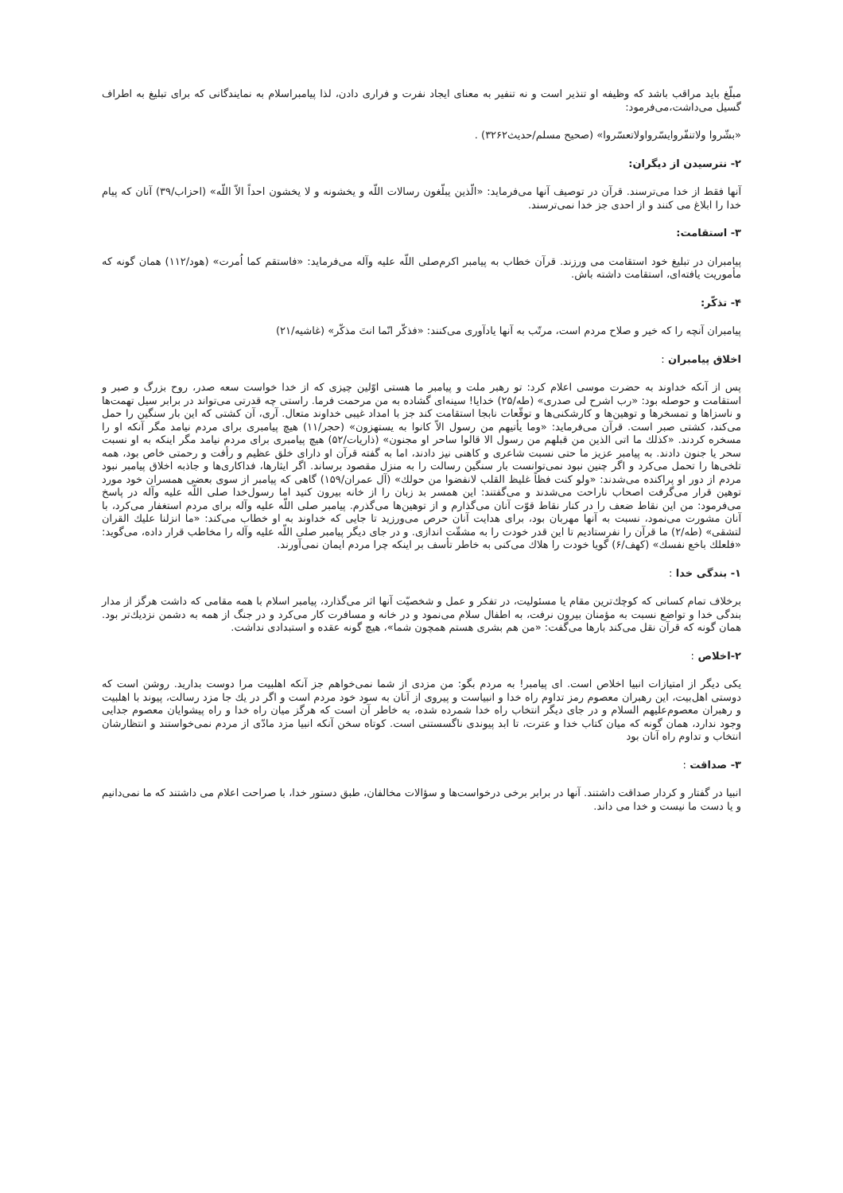مبلّغ باید مراقب باشد که وظیفه او تنذیر است و نه تنفیر به معنای ایجاد نفرت و فراری دادن، لذا پیامبراسلام به نمایندگانی که برای تبلیغ به اطراف گسیل می‌داشت،می‌فرمود:
«بشّروا ولاتنفّروایسّرواولاتعسّروا» (صحیح مسلم/حدیث۳۲۶۲) .
۲- نترسیدن از دیگران:
آنها فقط از خدا می‌ترسند. قرآن در توصیف آنها می‌فرماید: «الّذین یبلّغون رسالات اللّه و یخشونه و لا یخشون احداً الاّ اللّه» (احزاب/۳۹) آنان که پیام خدا را ابلاغ می کنند و از احدی جز خدا نمی‌ترسند.
۳- استقامت:
پیامبران در تبلیغ خود استقامت می ورزند. قرآن خطاب به پیامبر اکرم‌صلی اللّه علیه وآله می‌فرماید: «فاستقم کما اُمرت» (هود/۱۱۲) همان گونه که مأموریت یافته‌ای، استقامت داشته باش.
۴- تذکّر:
پیامبران آنچه را که خیر و صلاح مردم است، مرتّب به آنها یادآوری می‌کنند: «فذکّر انّما انتَ مذکّر» (غاشیه/۲۱)
اخلاق پیامبران :
پس از آنکه خداوند به حضرت موسی اعلام کرد: تو رهبر ملت و پیامبر ما هستی اوّلین چیزی که از خدا خواست سعه صدر، روح بزرگ و صبر و استقامت و حوصله بود: «رب اشرح لی صدری» (طه/۲۵) خدایا! سینه‌ای گشاده به من مرحمت فرما. راستی چه قدرتی می‌تواند در برابر سیل تهمت‌ها و ناسزاها و تمسخرها و توهین‌ها و کارشکنی‌ها و توقّعات نابجا استقامت کند جز با امداد غیبی خداوند متعال. آری، آن کشتی که این بار سنگین را حمل می‌کند، کشتی صبر است. قرآن می‌فرماید: «وما یأتیهم من رسول الاّ کانوا به یستهزون» (حجر/۱۱) هیچ پیامبری برای مردم نیامد مگر آنکه او را مسخره کردند. «کذلك ما اتی الذین من قبلهم من رسول الا قالوا ساحر او مجنون» (ذاریات/۵۲) هیچ پیامبری برای مردم نیامد مگر اینکه به او نسبت سحر یا جنون دادند. به پیامبر عزیز ما حتی نسبت شاعری و کاهنی نیز دادند، اما به گفته قرآن او دارای خلق عظیم و رأفت و رحمتی خاص بود، همه تلخی‌ها را تحمل می‌کرد و اگر چنین نبود نمی‌توانست بار سنگین رسالت را به منزل مقصود برساند. اگر ایثارها، فداکاری‌ها و جاذبه اخلاق پیامبر نبود مردم از دور او پراکنده می‌شدند: «ولو کنت فظاً غلیظ القلب لانفضوا من حولك» (آل عمران/۱۵۹) گاهی که پیامبر از سوی بعضی همسران خود مورد توهین قرار می‌گرفت اصحاب ناراحت می‌شدند و می‌گفتند: این همسر بد زبان را از خانه بیرون کنید اما رسول‌خدا صلی اللّه علیه وآله در پاسخ می‌فرمود: من این نقاط ضعف را در کنار نقاط قوّت آنان می‌گذارم و از توهین‌ها می‌گذرم. پیامبر صلی اللّه علیه وآله برای مردم استغفار می‌کرد، با آنان مشورت می‌نمود، نسبت به آنها مهربان بود، برای هدایت آنان حرص می‌ورزید تا جایی که خداوند به او خطاب می‌کند: «ما انزلنا علیك القران لتشقی» (طه/۲) ما قرآن را نفرستادیم تا این قدر خودت را به مشقّت اندازی. و در جای دیگر پیامبر صلی اللّه علیه وآله را مخاطب قرار داده، می‌گوید: «فلعلك باخع نفسك» (کهف/۶) گویا خودت را هلاك می‌کنی به خاطر تأسف بر اینکه چرا مردم ایمان نمی‌آورند.
۱- بندگی خدا :
برخلاف تمام کسانی که کوچك‌ترین مقام یا مسئولیت، در تفکر و عمل و شخصیّت آنها اثر می‌گذارد، پیامبر اسلام با همه مقامی که داشت هرگز از مدار بندگی خدا و تواضع نسبت به مؤمنان بیرون نرفت، به اطفال سلام می‌نمود و در خانه و مسافرت کار می‌کرد و در جنگ از همه به دشمن نزدیك‌تر بود. همان گونه که قرآن نقل می‌کند بارها می‌گفت: «من هم بشری هستم همچون شما»، هیچ گونه عقده و استبدادی نداشت.
۲-اخلاص :
یکی دیگر از امتیازات انبیا اخلاص است. ای پیامبر! به مردم بگو: من مزدی از شما نمی‌خواهم جز آنکه اهلبیت مرا دوست بدارید. روشن است که دوستی اهل‌بیت، این رهبران معصوم رمز تداوم راه خدا و انبیاست و پیروی از آنان به سود خود مردم است و اگر در یك جا مزد رسالت، پیوند با اهلبیت و رهبران معصوم‌علیهم السلام و در جای دیگر انتخاب راه خدا شمرده شده، به خاطر آن است که هرگز میان راه خدا و راه پیشوایان معصوم جدایی وجود ندارد، همان گونه که میان کتاب خدا و عترت، تا ابد پیوندی ناگسستنی است. کوتاه سخن آنکه انبیا مزد مادّی از مردم نمی‌خواستند و انتظارشان انتخاب و تداوم راه آنان بود
۳- صداقت :
انبیا در گفتار و کردار صداقت داشتند. آنها در برابر برخی درخواست‌ها و سؤالات مخالفان، طبق دستور خدا، با صراحت اعلام می داشتند که ما نمی‌دانیم و یا دست ما نیست و خدا می داند.